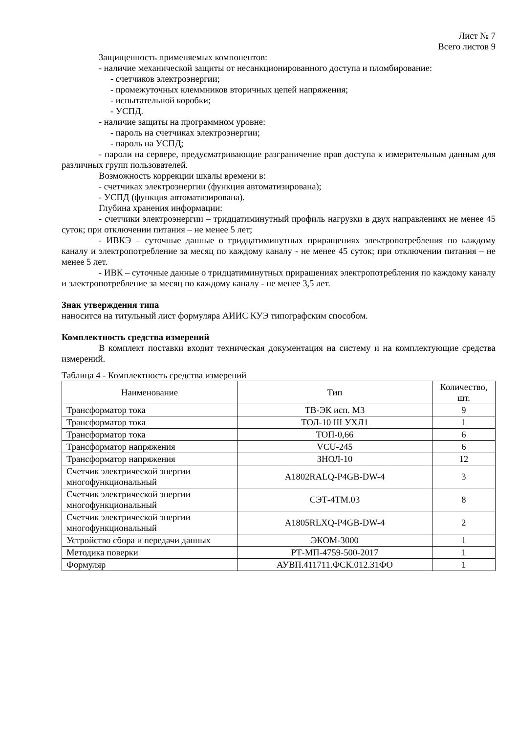Лист № 7
Всего листов 9
Защищенность применяемых компонентов:
- наличие механической защиты от несанкционированного доступа и пломбирование:
- счетчиков электроэнергии;
- промежуточных клеммников вторичных цепей напряжения;
- испытательной коробки;
- УСПД.
- наличие защиты на программном уровне:
- пароль на счетчиках электроэнергии;
- пароль на УСПД;
- пароли на сервере, предусматривающие разграничение прав доступа к измерительным данным для различных групп пользователей.
Возможность коррекции шкалы времени в:
- счетчиках электроэнергии (функция автоматизирована);
- УСПД (функция автоматизирована).
Глубина хранения информации:
- счетчики электроэнергии – тридцатиминутный профиль нагрузки в двух направлениях не менее 45 суток; при отключении питания – не менее 5 лет;
- ИВКЭ – суточные данные о тридцатиминутных приращениях электропотребления по каждому каналу и электропотребление за месяц по каждому каналу - не менее 45 суток; при отключении питания – не менее 5 лет.
- ИВК – суточные данные о тридцатиминутных приращениях электропотребления по каждому каналу и электропотребление за месяц по каждому каналу - не менее 3,5 лет.
Знак утверждения типа
наносится на титульный лист формуляра АИИС КУЭ типографским способом.
Комплектность средства измерений
В комплект поставки входит техническая документация на систему и на комплектующие средства измерений.
Таблица 4 - Комплектность средства измерений
| Наименование | Тип | Количество, шт. |
| --- | --- | --- |
| Трансформатор тока | ТВ-ЭК исп. М3 | 9 |
| Трансформатор тока | ТОЛ-10 III УХЛ1 | 1 |
| Трансформатор тока | ТОП-0,66 | 6 |
| Трансформатор напряжения | VCU-245 | 6 |
| Трансформатор напряжения | ЗНОЛ-10 | 12 |
| Счетчик электрической энергии многофункциональный | A1802RALQ-P4GB-DW-4 | 3 |
| Счетчик электрической энергии многофункциональный | СЭТ-4ТМ.03 | 8 |
| Счетчик электрической энергии многофункциональный | A1805RLXQ-P4GB-DW-4 | 2 |
| Устройство сбора и передачи данных | ЭКОМ-3000 | 1 |
| Методика поверки | РТ-МП-4759-500-2017 | 1 |
| Формуляр | АУВП.411711.ФСК.012.31ФО | 1 |